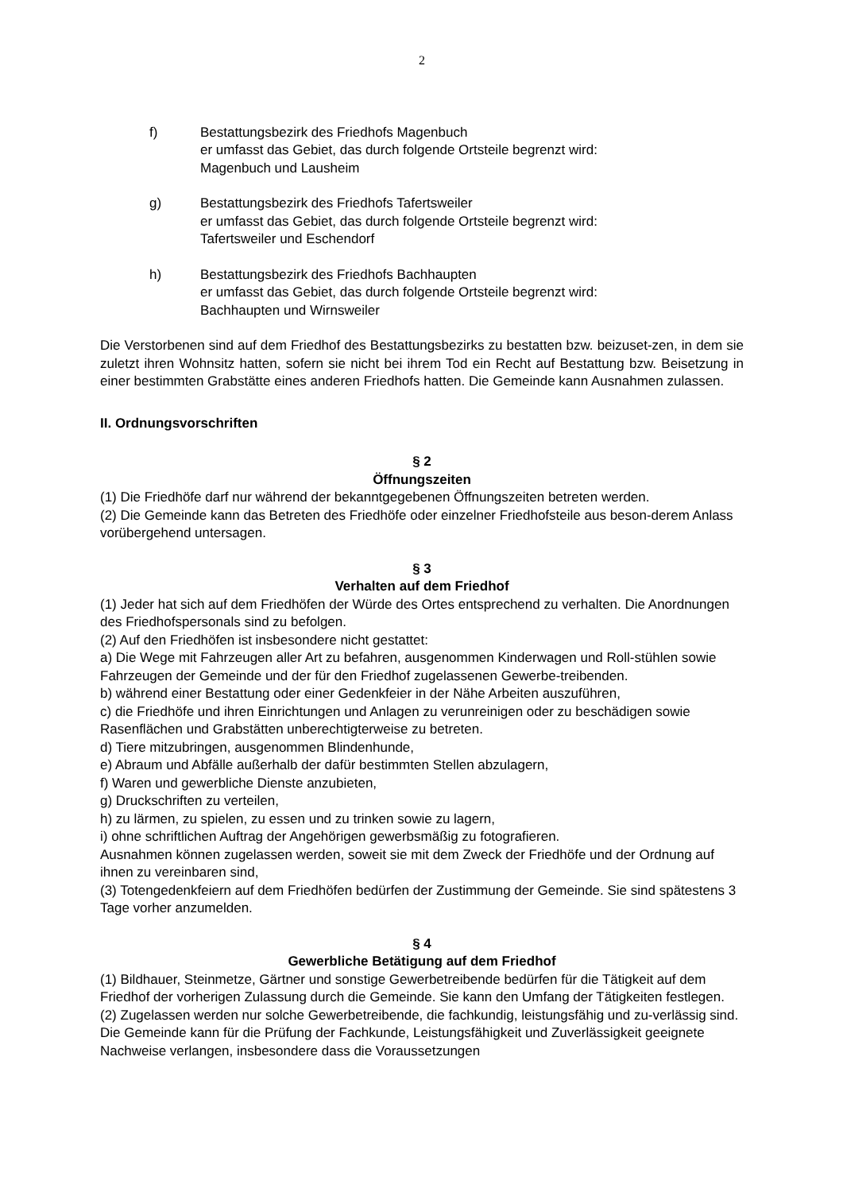2
f) Bestattungsbezirk des Friedhofs Magenbuch
er umfasst das Gebiet, das durch folgende Ortsteile begrenzt wird:
Magenbuch und Lausheim
g) Bestattungsbezirk des Friedhofs Tafertsweiler
er umfasst das Gebiet, das durch folgende Ortsteile begrenzt wird:
Tafertsweiler und Eschendorf
h) Bestattungsbezirk des Friedhofs Bachhaupten
er umfasst das Gebiet, das durch folgende Ortsteile begrenzt wird:
Bachhaupten und Wirnsweiler
Die Verstorbenen sind auf dem Friedhof des Bestattungsbezirks zu bestatten bzw. beizuset-zen, in dem sie zuletzt ihren Wohnsitz hatten, sofern sie nicht bei ihrem Tod ein Recht auf Bestattung bzw. Beisetzung in einer bestimmten Grabstätte eines anderen Friedhofs hatten. Die Gemeinde kann Ausnahmen zulassen.
II. Ordnungsvorschriften
§ 2
Öffnungszeiten
(1) Die Friedhöfe darf nur während der bekanntgegebenen Öffnungszeiten betreten werden.
(2) Die Gemeinde kann das Betreten des Friedhöfe oder einzelner Friedhofsteile aus beson-derem Anlass vorübergehend untersagen.
§ 3
Verhalten auf dem Friedhof
(1) Jeder hat sich auf dem Friedhöfen der Würde des Ortes entsprechend zu verhalten. Die Anordnungen des Friedhofspersonals sind zu befolgen.
(2) Auf den Friedhöfen ist insbesondere nicht gestattet:
a) Die Wege mit Fahrzeugen aller Art zu befahren, ausgenommen Kinderwagen und Roll-stühlen sowie Fahrzeugen der Gemeinde und der für den Friedhof zugelassenen Gewerbe-treibenden.
b) während einer Bestattung oder einer Gedenkfeier in der Nähe Arbeiten auszuführen,
c) die Friedhöfe und ihren Einrichtungen und Anlagen zu verunreinigen oder zu beschädigen sowie Rasenflächen und Grabstätten unberechtigterweise zu betreten.
d) Tiere mitzubringen, ausgenommen Blindenhunde,
e) Abraum und Abfälle außerhalb der dafür bestimmten Stellen abzulagern,
f) Waren und gewerbliche Dienste anzubieten,
g) Druckschriften zu verteilen,
h) zu lärmen, zu spielen, zu essen und zu trinken sowie zu lagern,
i) ohne schriftlichen Auftrag der Angehörigen gewerbsmäßig zu fotografieren.
Ausnahmen können zugelassen werden, soweit sie mit dem Zweck der Friedhöfe und der Ordnung auf ihnen zu vereinbaren sind,
(3) Totengedenkfeiern auf dem Friedhöfen bedürfen der Zustimmung der Gemeinde. Sie sind spätestens 3 Tage vorher anzumelden.
§ 4
Gewerbliche Betätigung auf dem Friedhof
(1) Bildhauer, Steinmetze, Gärtner und sonstige Gewerbetreibende bedürfen für die Tätigkeit auf dem Friedhof der vorherigen Zulassung durch die Gemeinde. Sie kann den Umfang der Tätigkeiten festlegen.
(2) Zugelassen werden nur solche Gewerbetreibende, die fachkundig, leistungsfähig und zu-verlässig sind. Die Gemeinde kann für die Prüfung der Fachkunde, Leistungsfähigkeit und Zuverlässigkeit geeignete Nachweise verlangen, insbesondere dass die Voraussetzungen